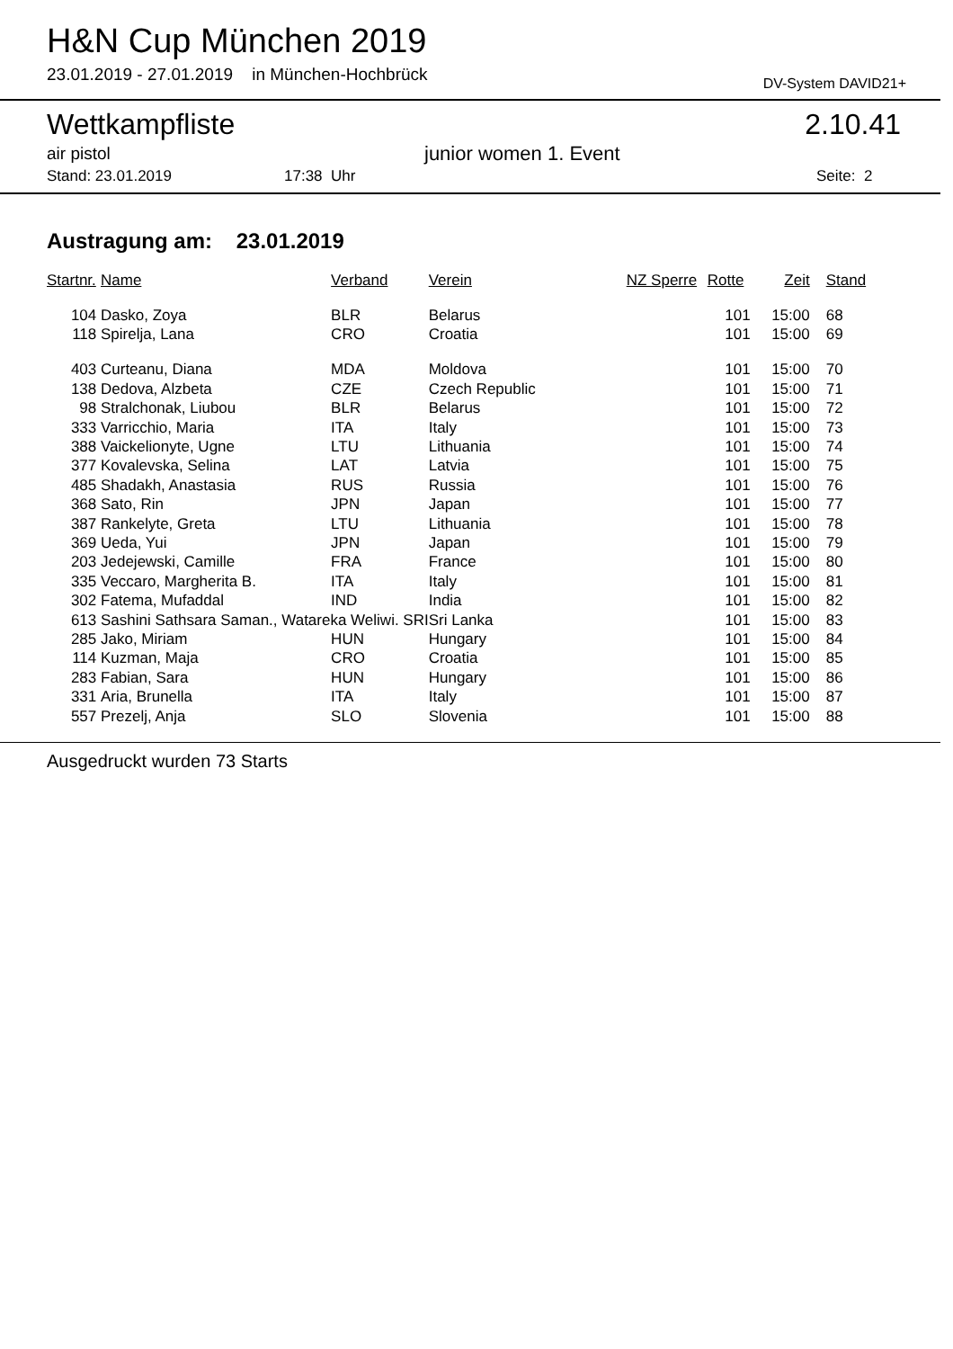H&N Cup München 2019
23.01.2019 - 27.01.2019 in München-Hochbrück
DV-System DAVID21+
Wettkampfliste 2.10.41
air pistol junior women 1. Event
Stand: 23.01.2019 17:38 Uhr Seite: 2
Austragung am: 23.01.2019
| Startnr. | Name | Verband | Verein | NZ Sperre | Rotte | Zeit | Stand |
| --- | --- | --- | --- | --- | --- | --- | --- |
| 104 | Dasko, Zoya | BLR | Belarus | | 101 | 15:00 | 68 |
| 118 | Spirelja, Lana | CRO | Croatia | | 101 | 15:00 | 69 |
| 403 | Curteanu, Diana | MDA | Moldova | | 101 | 15:00 | 70 |
| 138 | Dedova, Alzbeta | CZE | Czech Republic | | 101 | 15:00 | 71 |
| 98 | Stralchonak, Liubou | BLR | Belarus | | 101 | 15:00 | 72 |
| 333 | Varricchio, Maria | ITA | Italy | | 101 | 15:00 | 73 |
| 388 | Vaickelionyte, Ugne | LTU | Lithuania | | 101 | 15:00 | 74 |
| 377 | Kovalevska, Selina | LAT | Latvia | | 101 | 15:00 | 75 |
| 485 | Shadakh, Anastasia | RUS | Russia | | 101 | 15:00 | 76 |
| 368 | Sato, Rin | JPN | Japan | | 101 | 15:00 | 77 |
| 387 | Rankelyte, Greta | LTU | Lithuania | | 101 | 15:00 | 78 |
| 369 | Ueda, Yui | JPN | Japan | | 101 | 15:00 | 79 |
| 203 | Jedejewski, Camille | FRA | France | | 101 | 15:00 | 80 |
| 335 | Veccaro, Margherita B. | ITA | Italy | | 101 | 15:00 | 81 |
| 302 | Fatema, Mufaddal | IND | India | | 101 | 15:00 | 82 |
| 613 | Sashini Sathsara Saman., Watareka Weliwi. SRI | | Sri Lanka | | 101 | 15:00 | 83 |
| 285 | Jako, Miriam | HUN | Hungary | | 101 | 15:00 | 84 |
| 114 | Kuzman, Maja | CRO | Croatia | | 101 | 15:00 | 85 |
| 283 | Fabian, Sara | HUN | Hungary | | 101 | 15:00 | 86 |
| 331 | Aria, Brunella | ITA | Italy | | 101 | 15:00 | 87 |
| 557 | Prezelj, Anja | SLO | Slovenia | | 101 | 15:00 | 88 |
Ausgedruckt wurden 73 Starts